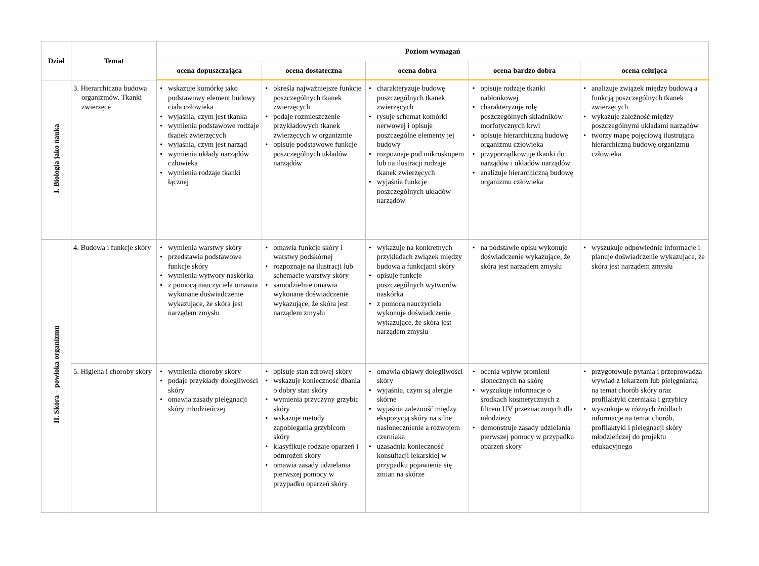| Dział | Temat | Poziom wymagań | | | | |
| --- | --- | --- | --- | --- | --- | --- |
| | | ocena dopuszczająca | ocena dostateczna | ocena dobra | ocena bardzo dobra | ocena celująca |
| I. Biologia jako nauka | 3. Hierarchiczna budowa organizmów. Tkanki zwierzęce | • wskazuje komórkę jako podstawowy element budowy ciała człowieka • wyjaśnia, czym jest tkanka • wymienia podstawowe rodzaje tkanek zwierzęcych • wyjaśnia, czym jest narząd • wymienia układy narządów człowieka • wymienia rodzaje tkanki łącznej | • określa najważniejsze funkcje poszczególnych tkanek zwierzęcych • podaje rozmieszczenie przykładowych tkanek zwierzęcych w organizmie • opisuje podstawowe funkcje poszczególnych układów narządów | • charakteryzuje budowę poszczególnych tkanek zwierzęcych • rysuje schemat komórki nerwowej i opisuje poszczególne elementy jej budowy • rozpoznaje pod mikroskopem lub na ilustracji rodzaje tkanek zwierzęcych • wyjaśnia funkcje poszczególnych układów narządów | • opisuje rodzaje tkanki nabłonkowej • charakteryzuje rolę poszczególnych składników morfotycznych krwi • opisuje hierarchiczną budowę organizmu człowieka • przyporządkowuje tkanki do narządów i układów narządów • analizuje hierarchiczną budowę organizmu człowieka | • analizuje związek między budową a funkcją poszczególnych tkanek zwierzęcych • wykazuje zależność między poszczególnymi układami narządów • tworzy mapę pojęciową ilustrującą hierarchiczną budowę organizmu człowieka |
| II. Skóra – powłoka organizmu | 4. Budowa i funkcje skóry | • wymienia warstwy skóry • przedstawia podstawowe funkcje skóry • wymienia wytwory naskórka • z pomocą nauczyciela omawia wykonane doświadczenie wykazujące, że skóra jest narządem zmysłu | • omawia funkcje skóry i warstwy podskórnej • rozpoznaje na ilustracji lub schemacie warstwy skóry • samodzielnie omawia wykonane doświadczenie wykazujące, że skóra jest narządem zmysłu | • wykazuje na konkretnych przykładach związek między budową a funkcjami skóry • opisuje funkcje poszczególnych wytworów naskórka • z pomocą nauczyciela wykonuje doświadczenie wykazujące, że skóra jest narządem zmysłu | • na podstawie opisu wykonuje doświadczenie wykazujące, że skóra jest narządem zmysłu | • wyszukuje odpowiednie informacje i planuje doświadczenie wykazujące, że skóra jest narządem zmysłu |
| | 5. Higiena i choroby skóry | • wymienia choroby skóry • podaje przykłady dolegliwości skóry • omawia zasady pielęgnacji skóry młodzieńczej | • opisuje stan zdrowej skóry • wskazuje konieczność dbania o dobry stan skóry • wymienia przyczyny grzybic skóry • wskazuje metody zapobiegania grzybicom skóry • klasyfikuje rodzaje oparzeń i odmrożeń skóry • omawia zasady udzielania pierwszej pomocy w przypadku oparzeń skóry | • omawia objawy dolegliwości skóry • wyjaśnia, czym są alergie skórne • wyjaśnia zależność między ekspozycją skóry na silne nasłonecznienie a rozwojem czerniaka • uzasadnia konieczność konsultacji lekarskiej w przypadku pojawienia się zmian na skórze | • ocenia wpływ promieni słonecznych na skórę • wyszukuje informacje o środkach kosmetycznych z filtrem UV przeznaczonych dla młodzieży • demonstruje zasady udzielania pierwszej pomocy w przypadku oparzeń skóry | • przygotowuje pytania i przeprowadza wywiad z lekarzem lub pielęgniarką na temat chorób skóry oraz profilaktyki czerniaka i grzybicy • wyszukuje w różnych źródłach informacje na temat chorób, profilaktyki i pielęgnacji skóry młodzieńczej do projektu edukacyjnego |